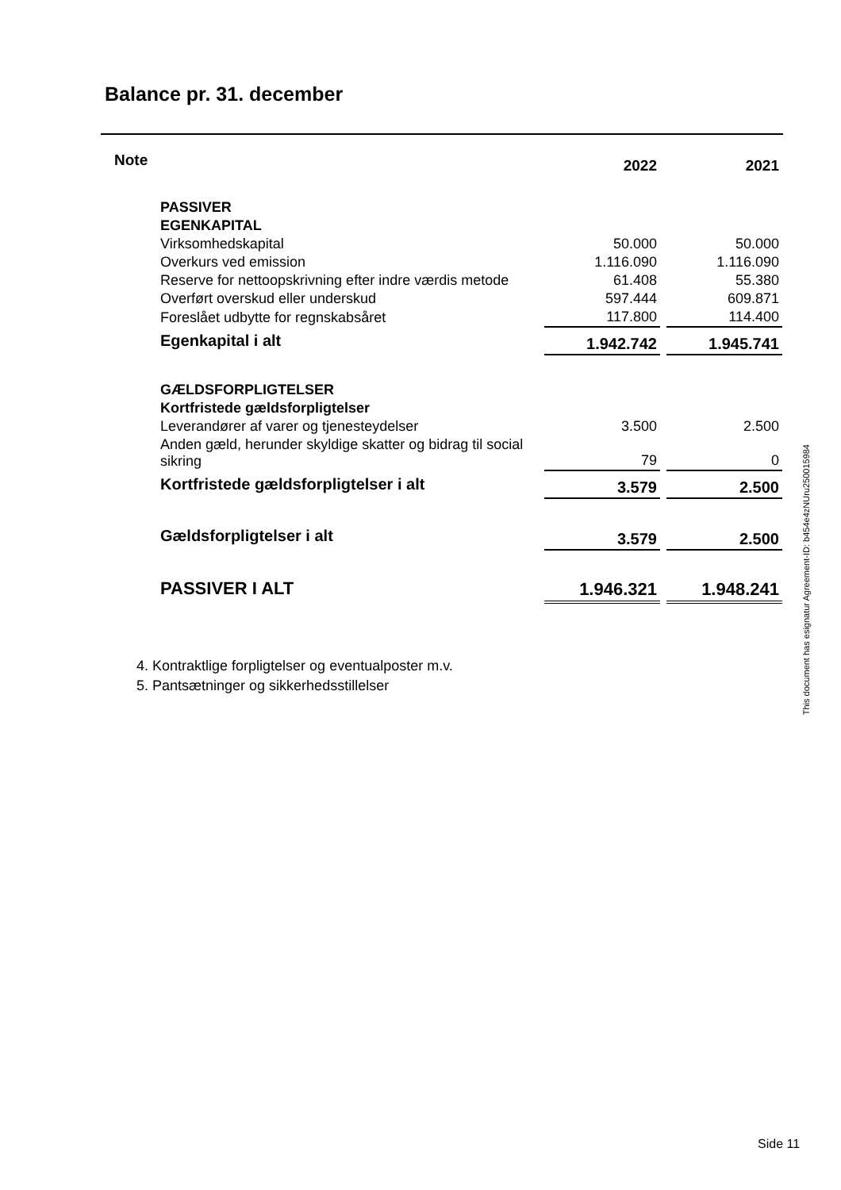Balance pr. 31. december
| Note | | 2022 | | 2021 |
| --- | --- | --- | --- | --- |
| | PASSIVER | | | |
| | EGENKAPITAL | | | |
| | Virksomhedskapital | 50.000 | | 50.000 |
| | Overkurs ved emission | 1.116.090 | | 1.116.090 |
| | Reserve for nettoopskrivning efter indre værdis metode | 61.408 | | 55.380 |
| | Overført overskud eller underskud | 597.444 | | 609.871 |
| | Foreslået udbytte for regnskabsåret | 117.800 | | 114.400 |
| | Egenkapital i alt | 1.942.742 | | 1.945.741 |
| | GÆLDSFORPLIGTELSER | | | |
| | Kortfristede gældsforpligtelser | | | |
| | Leverandører af varer og tjenesteydelser | 3.500 | | 2.500 |
| | Anden gæld, herunder skyldige skatter og bidrag til social sikring | 79 | | 0 |
| | Kortfristede gældsforpligtelser i alt | 3.579 | | 2.500 |
| | Gældsforpligtelser i alt | 3.579 | | 2.500 |
| | PASSIVER I ALT | 1.946.321 | | 1.948.241 |
4. Kontraktlige forpligtelser og eventualposter m.v.
5. Pantsætninger og sikkerhedsstillelser
This document has esignatur Agreement-ID: b454e4zNUru250015984
Side 11